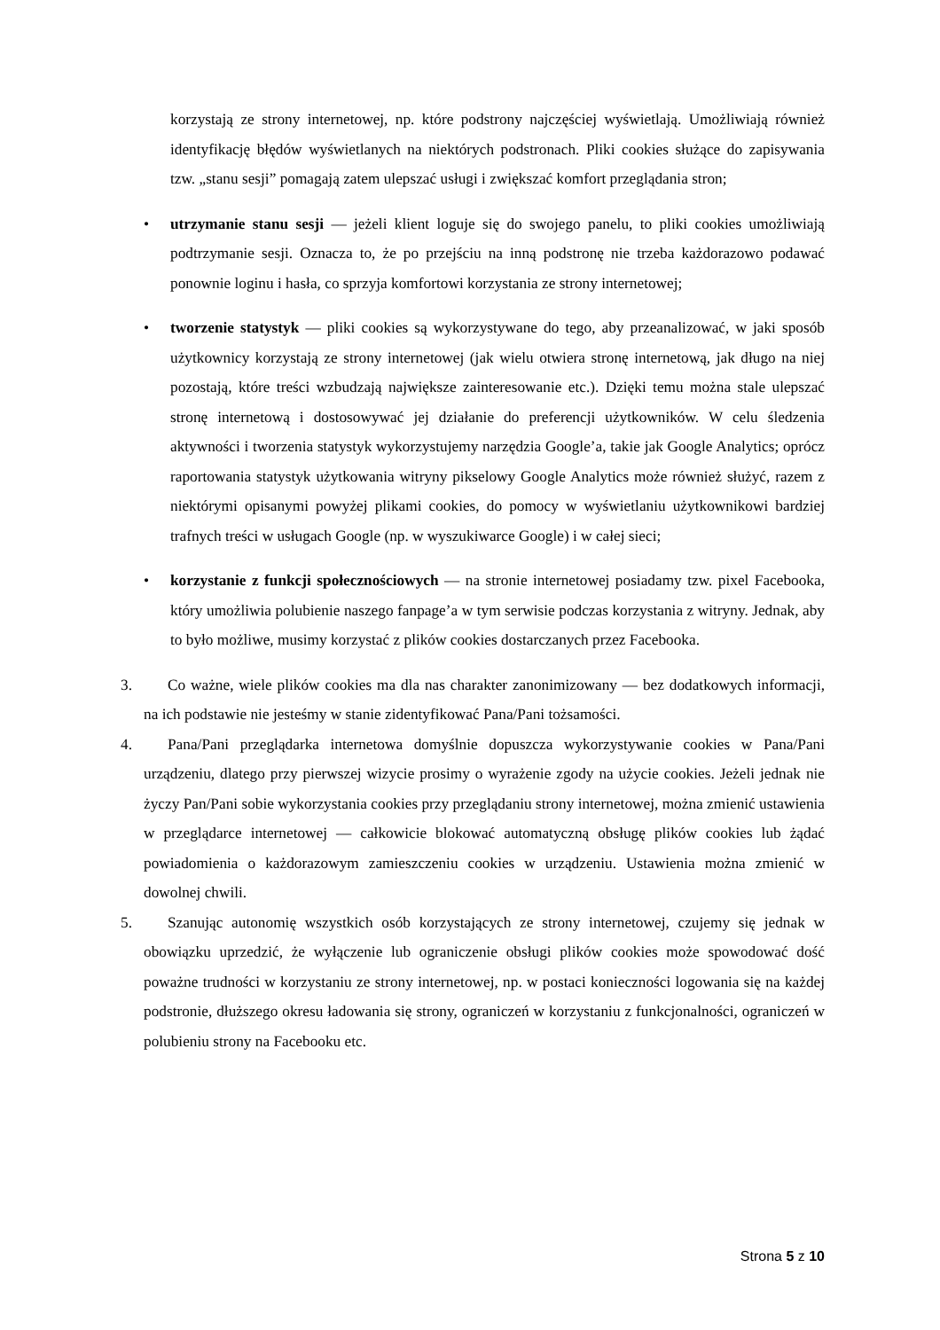korzystają ze strony internetowej, np. które podstrony najczęściej wyświetlają. Umożliwiają również identyfikację błędów wyświetlanych na niektórych podstronach. Pliki cookies służące do zapisywania tzw. „stanu sesji” pomagają zatem ulepszać usługi i zwiększać komfort przeglądania stron;
• utrzymanie stanu sesji — jeżeli klient loguje się do swojego panelu, to pliki cookies umożliwiają podtrzymanie sesji. Oznacza to, że po przejściu na inną podstronę nie trzeba każdorazowo podawać ponownie loginu i hasła, co sprzyja komfortowi korzystania ze strony internetowej;
• tworzenie statystyk — pliki cookies są wykorzystywane do tego, aby przeanalizować, w jaki sposób użytkownicy korzystają ze strony internetowej (jak wielu otwiera stronę internetową, jak długo na niej pozostają, które treści wzbudzają największe zainteresowanie etc.). Dzięki temu można stale ulepszać stronę internetową i dostosowywać jej działanie do preferencji użytkowników. W celu śledzenia aktywności i tworzenia statystyk wykorzystujemy narzędzia Google’a, takie jak Google Analytics; oprócz raportowania statystyk użytkowania witryny pikselowy Google Analytics może również służyć, razem z niektórymi opisanymi powyżej plikami cookies, do pomocy w wyświetlaniu użytkownikowi bardziej trafnych treści w usługach Google (np. w wyszukiwarce Google) i w całej sieci;
• korzystanie z funkcji społecznościowych — na stronie internetowej posiadamy tzw. pixel Facebooka, który umożliwia polubienie naszego fanpage’a w tym serwisie podczas korzystania z witryny. Jednak, aby to było możliwe, musimy korzystać z plików cookies dostarczanych przez Facebooka.
3. Co ważne, wiele plików cookies ma dla nas charakter zanonimizowany — bez dodatkowych informacji, na ich podstawie nie jesteśmy w stanie zidentyfikować Pana/Pani tożsamości.
4. Pana/Pani przeglądarka internetowa domyślnie dopuszcza wykorzystywanie cookies w Pana/Pani urządzeniu, dlatego przy pierwszej wizycie prosimy o wyrażenie zgody na użycie cookies. Jeżeli jednak nie życzy Pan/Pani sobie wykorzystania cookies przy przeglądaniu strony internetowej, można zmienić ustawienia w przeglądarce internetowej — całkowicie blokować automatyczną obsługę plików cookies lub żądać powiadomienia o każdorazowym zamieszczeniu cookies w urządzeniu. Ustawienia można zmienić w dowolnej chwili.
5. Szanując autonomię wszystkich osób korzystających ze strony internetowej, czujemy się jednak w obowiązku uprzedzić, że wyłączenie lub ograniczenie obsługi plików cookies może spowodować dość poważne trudności w korzystaniu ze strony internetowej, np. w postaci konieczności logowania się na każdej podstronie, dłuższego okresu ładowania się strony, ograniczeń w korzystaniu z funkcjonalności, ograniczeń w polubieniu strony na Facebooku etc.
Strona 5 z 10